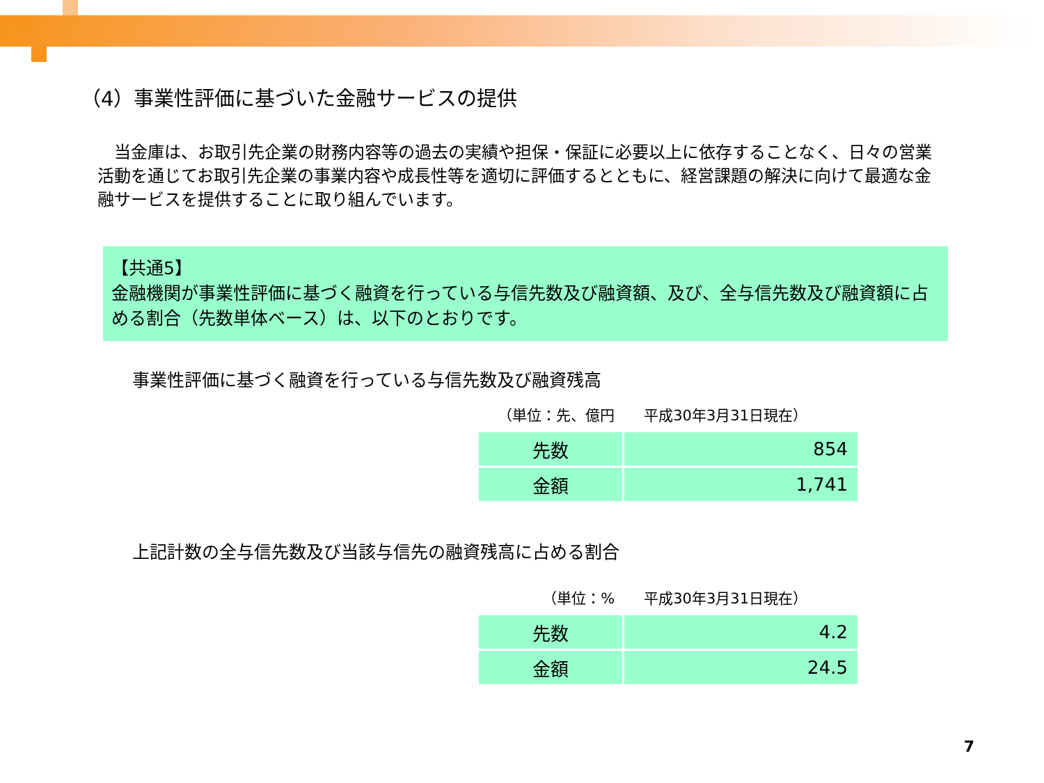（4）事業性評価に基づいた金融サービスの提供
　当金庫は、お取引先企業の財務内容等の過去の実績や担保・保証に必要以上に依存することなく、日々の営業活動を通じてお取引先企業の事業内容や成長性等を適切に評価するとともに、経営課題の解決に向けて最適な金融サービスを提供することに取り組んでいます。
【共通5】
金融機関が事業性評価に基づく融資を行っている与信先数及び融資額、及び、全与信先数及び融資額に占める割合（先数単体ベース）は、以下のとおりです。
事業性評価に基づく融資を行っている与信先数及び融資残高
（単位：先、億円　　平成30年3月31日現在）
| 先数 | 854 |
| 金額 | 1,741 |
上記計数の全与信先数及び当該与信先の融資残高に占める割合
（単位：%　　平成30年3月31日現在）
| 先数 | 4.2 |
| 金額 | 24.5 |
7